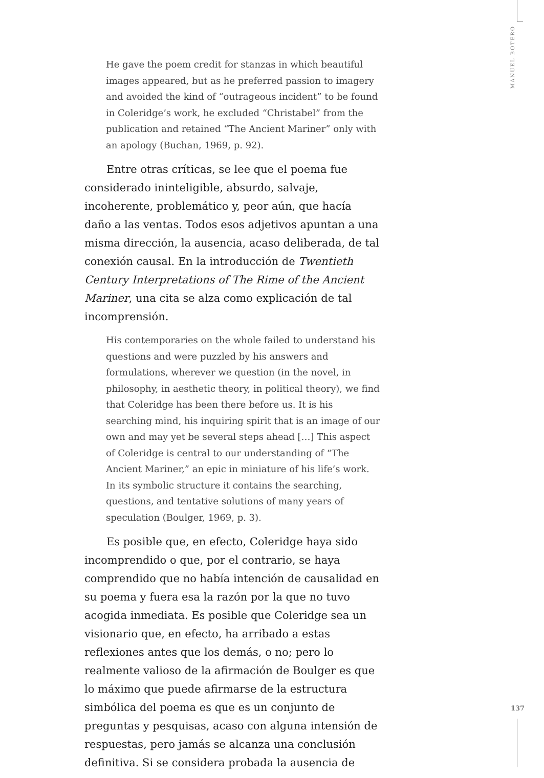MANUEL BOTERO
He gave the poem credit for stanzas in which beautiful images appeared, but as he preferred passion to imagery and avoided the kind of “outrageous incident” to be found in Coleridge’s work, he excluded “Christabel” from the publication and retained “The Ancient Mariner” only with an apology (Buchan, 1969, p. 92).
Entre otras críticas, se lee que el poema fue considerado ininteligible, absurdo, salvaje, incoherente, problemático y, peor aún, que hacía daño a las ventas. Todos esos adjetivos apuntan a una misma dirección, la ausencia, acaso deliberada, de tal conexión causal. En la introducción de Twentieth Century Interpretations of The Rime of the Ancient Mariner, una cita se alza como explicación de tal incomprensión.
His contemporaries on the whole failed to understand his questions and were puzzled by his answers and formulations, wherever we question (in the novel, in philosophy, in aesthetic theory, in political theory), we find that Coleridge has been there before us. It is his searching mind, his inquiring spirit that is an image of our own and may yet be several steps ahead […] This aspect of Coleridge is central to our understanding of “The Ancient Mariner,” an epic in miniature of his life’s work. In its symbolic structure it contains the searching, questions, and tentative solutions of many years of speculation (Boulger, 1969, p. 3).
Es posible que, en efecto, Coleridge haya sido incomprendido o que, por el contrario, se haya comprendido que no había intención de causalidad en su poema y fuera esa la razón por la que no tuvo acogida inmediata. Es posible que Coleridge sea un visionario que, en efecto, ha arribado a estas reflexiones antes que los demás, o no; pero lo realmente valioso de la afirmación de Boulger es que lo máximo que puede afirmarse de la estructura simbólica del poema es que es un conjunto de preguntas y pesquisas, acaso con alguna intensión de respuestas, pero jamás se alcanza una conclusión definitiva. Si se considera probada la ausencia de
137